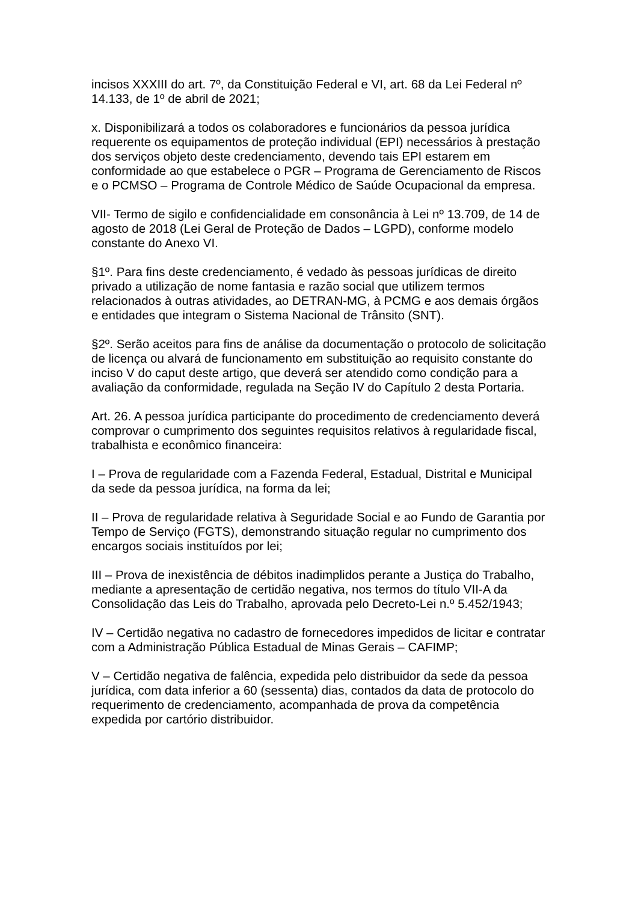incisos XXXIII do art. 7º, da Constituição Federal e VI, art. 68 da Lei Federal nº 14.133, de 1º de abril de 2021;
x. Disponibilizará a todos os colaboradores e funcionários da pessoa jurídica requerente os equipamentos de proteção individual (EPI) necessários à prestação dos serviços objeto deste credenciamento, devendo tais EPI estarem em conformidade ao que estabelece o PGR – Programa de Gerenciamento de Riscos e o PCMSO – Programa de Controle Médico de Saúde Ocupacional da empresa.
VII- Termo de sigilo e confidencialidade em consonância à Lei nº 13.709, de 14 de agosto de 2018 (Lei Geral de Proteção de Dados – LGPD), conforme modelo constante do Anexo VI.
§1º. Para fins deste credenciamento, é vedado às pessoas jurídicas de direito privado a utilização de nome fantasia e razão social que utilizem termos relacionados à outras atividades, ao DETRAN-MG, à PCMG e aos demais órgãos e entidades que integram o Sistema Nacional de Trânsito (SNT).
§2º. Serão aceitos para fins de análise da documentação o protocolo de solicitação de licença ou alvará de funcionamento em substituição ao requisito constante do inciso V do caput deste artigo, que deverá ser atendido como condição para a avaliação da conformidade, regulada na Seção IV do Capítulo 2 desta Portaria.
Art. 26. A pessoa jurídica participante do procedimento de credenciamento deverá comprovar o cumprimento dos seguintes requisitos relativos à regularidade fiscal, trabalhista e econômico financeira:
I – Prova de regularidade com a Fazenda Federal, Estadual, Distrital e Municipal da sede da pessoa jurídica, na forma da lei;
II – Prova de regularidade relativa à Seguridade Social e ao Fundo de Garantia por Tempo de Serviço (FGTS), demonstrando situação regular no cumprimento dos encargos sociais instituídos por lei;
III – Prova de inexistência de débitos inadimplidos perante a Justiça do Trabalho, mediante a apresentação de certidão negativa, nos termos do título VII-A da Consolidação das Leis do Trabalho, aprovada pelo Decreto-Lei n.º 5.452/1943;
IV – Certidão negativa no cadastro de fornecedores impedidos de licitar e contratar com a Administração Pública Estadual de Minas Gerais – CAFIMP;
V – Certidão negativa de falência, expedida pelo distribuidor da sede da pessoa jurídica, com data inferior a 60 (sessenta) dias, contados da data de protocolo do requerimento de credenciamento, acompanhada de prova da competência expedida por cartório distribuidor.